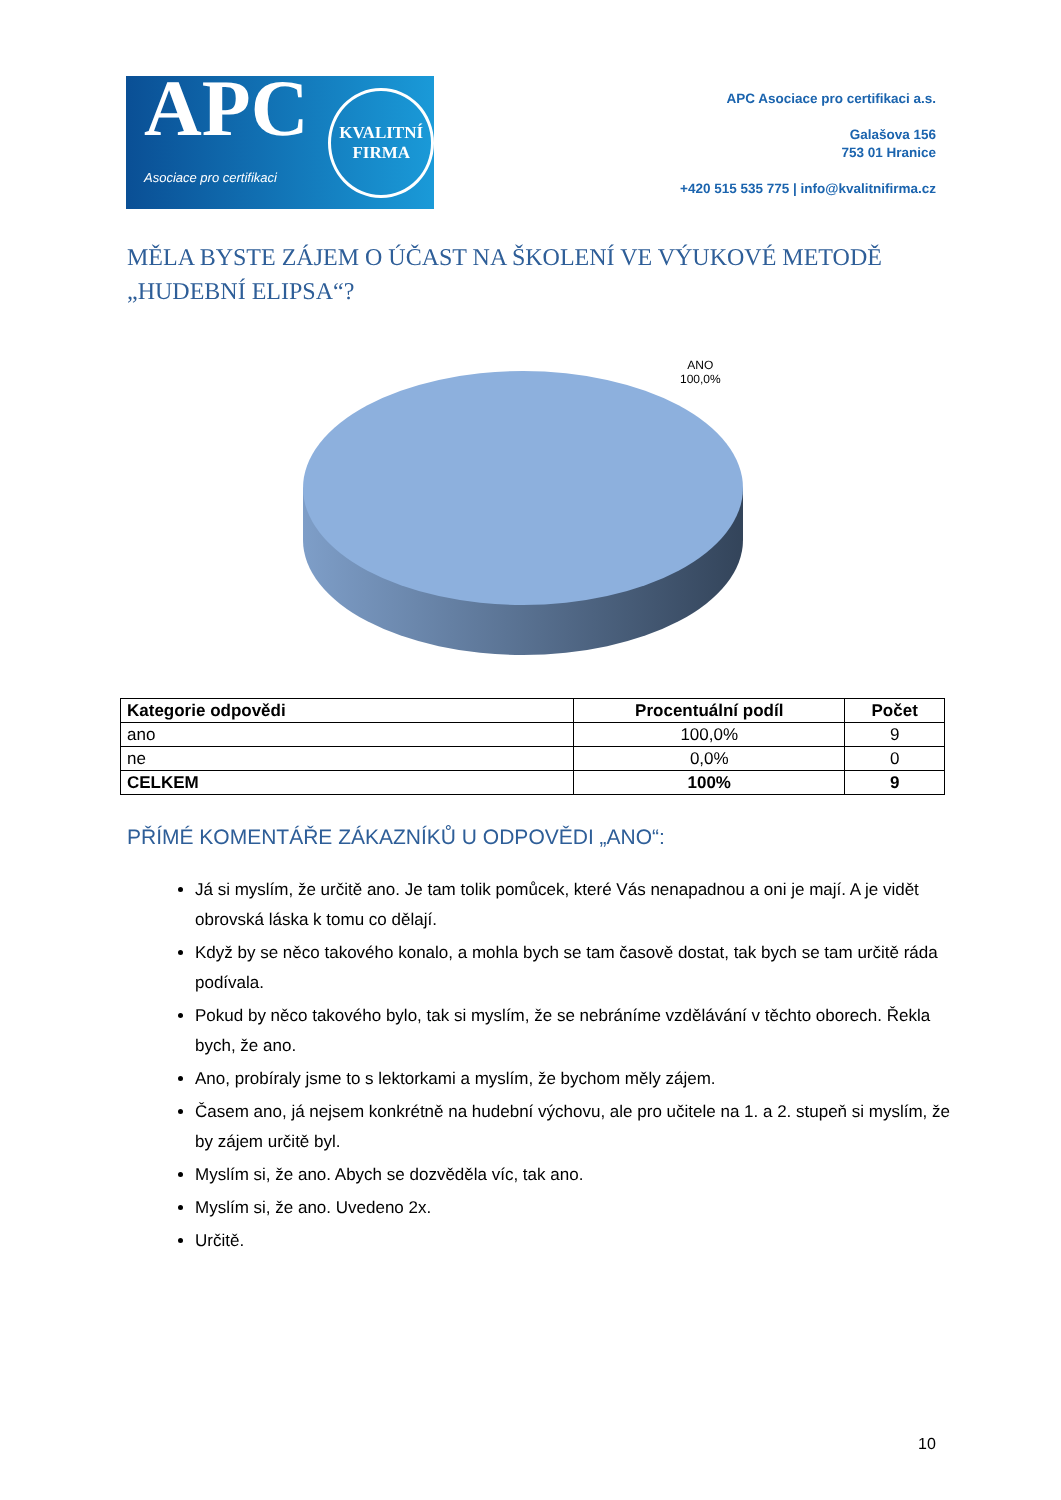APC
Asociace pro certifikaci
KVALITNÍ
FIRMA
APC Asociace pro certifikaci a.s.
Galašova 156
753 01 Hranice
+420 515 535 775 | info@kvalitnifirma.cz
MĚLA BYSTE ZÁJEM O ÚČAST NA ŠKOLENÍ VE VÝUKOVÉ METODĚ
„HUDEBNÍ ELIPSA“?
ANO
100,0%
| Kategorie odpovědi | Procentuální podíl | Počet |
| --- | --- | --- |
| ano | 100,0% | 9 |
| ne | 0,0% | 0 |
| CELKEM | 100% | 9 |
PŘÍMÉ KOMENTÁŘE ZÁKAZNÍKŮ U ODPOVĚDI „ANO“:
Já si myslím, že určitě ano. Je tam tolik pomůcek, které Vás nenapadnou a oni je mají. A je vidět obrovská láska k tomu co dělají.
Když by se něco takového konalo, a mohla bych se tam časově dostat, tak bych se tam určitě ráda podívala.
Pokud by něco takového bylo, tak si myslím, že se nebráníme vzdělávání v těchto oborech. Řekla bych, že ano.
Ano, probíraly jsme to s lektorkami a myslím, že bychom měly zájem.
Časem ano, já nejsem konkrétně na hudební výchovu, ale pro učitele na 1. a 2. stupeň si myslím, že by zájem určitě byl.
Myslím si, že ano. Abych se dozvěděla víc, tak ano.
Myslím si, že ano. Uvedeno 2x.
Určitě.
10